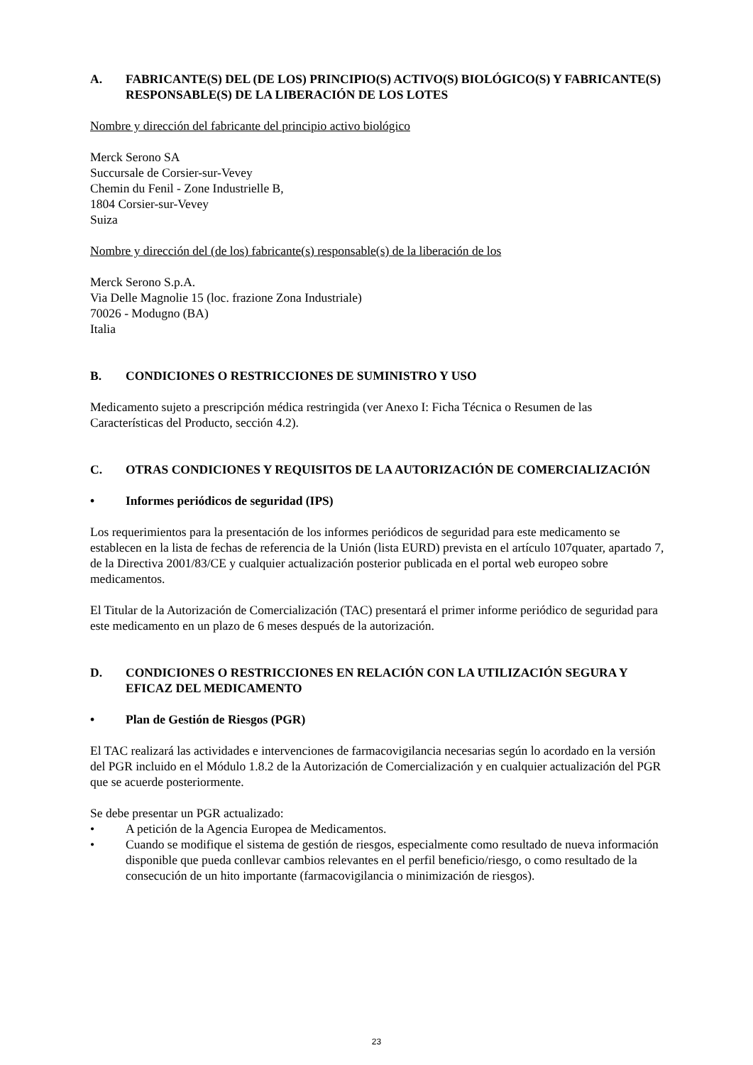A. FABRICANTE(S) DEL (DE LOS) PRINCIPIO(S) ACTIVO(S) BIOLÓGICO(S) Y FABRICANTE(S) RESPONSABLE(S) DE LA LIBERACIÓN DE LOS LOTES
Nombre y dirección del fabricante del principio activo biológico
Merck Serono SA
Succursale de Corsier-sur-Vevey
Chemin du Fenil - Zone Industrielle B,
1804 Corsier-sur-Vevey
Suiza
Nombre y dirección del (de los) fabricante(s) responsable(s) de la liberación de los
Merck Serono S.p.A.
Via Delle Magnolie 15 (loc. frazione Zona Industriale)
70026 - Modugno (BA)
Italia
B. CONDICIONES O RESTRICCIONES DE SUMINISTRO Y USO
Medicamento sujeto a prescripción médica restringida (ver Anexo I: Ficha Técnica o Resumen de las Características del Producto, sección 4.2).
C. OTRAS CONDICIONES Y REQUISITOS DE LA AUTORIZACIÓN DE COMERCIALIZACIÓN
• Informes periódicos de seguridad (IPS)
Los requerimientos para la presentación de los informes periódicos de seguridad para este medicamento se establecen en la lista de fechas de referencia de la Unión (lista EURD) prevista en el artículo 107quater, apartado 7, de la Directiva 2001/83/CE y cualquier actualización posterior publicada en el portal web europeo sobre medicamentos.
El Titular de la Autorización de Comercialización (TAC) presentará el primer informe periódico de seguridad para este medicamento en un plazo de 6 meses después de la autorización.
D. CONDICIONES O RESTRICCIONES EN RELACIÓN CON LA UTILIZACIÓN SEGURA Y EFICAZ DEL MEDICAMENTO
• Plan de Gestión de Riesgos (PGR)
El TAC realizará las actividades e intervenciones de farmacovigilancia necesarias según lo acordado en la versión del PGR incluido en el Módulo 1.8.2 de la Autorización de Comercialización y en cualquier actualización del PGR que se acuerde posteriormente.
Se debe presentar un PGR actualizado:
• A petición de la Agencia Europea de Medicamentos.
• Cuando se modifique el sistema de gestión de riesgos, especialmente como resultado de nueva información disponible que pueda conllevar cambios relevantes en el perfil beneficio/riesgo, o como resultado de la consecución de un hito importante (farmacovigilancia o minimización de riesgos).
23